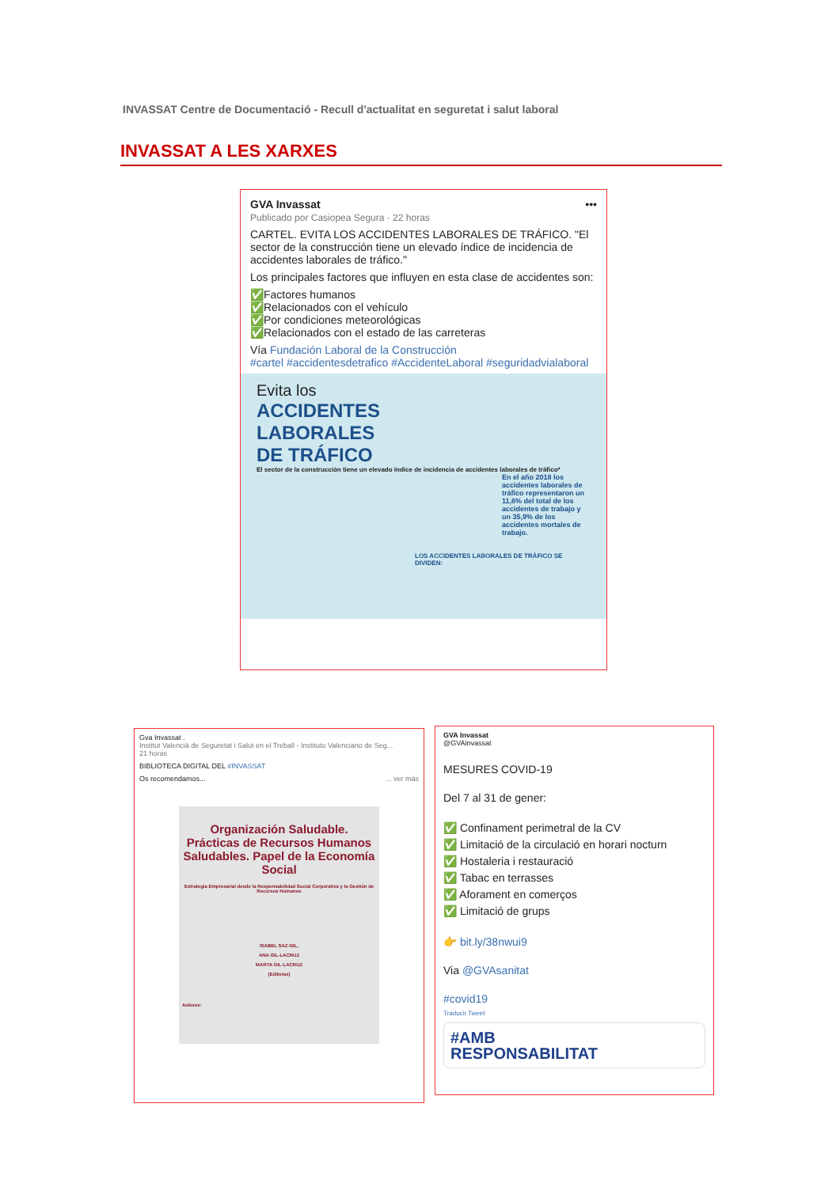INVASSAT Centre de Documentació - Recull d'actualitat en seguretat i salut laboral
INVASSAT A LES XARXES
GVA Invassat •••
Publicado por Casiopea Segura · 22 horas
CARTEL. EVITA LOS ACCIDENTES LABORALES DE TRÁFICO. "El sector de la construcción tiene un elevado índice de incidencia de accidentes laborales de tráfico."
Los principales factores que influyen en esta clase de accidentes son:
✅Factores humanos
✅Relacionados con el vehículo
✅Por condiciones meteorológicas
✅Relacionados con el estado de las carreteras
Vía Fundación Laboral de la Construcción
#cartel #accidentesdetrafico #AccidenteLaboral #seguridadvialaboral
Evita los
ACCIDENTES
LABORALES
DE TRÁFICO
El sector de la construcción tiene un elevado índice de incidencia de accidentes laborales de tráfico*
En el año 2018 los accidentes laborales de tráfico representaron un 11,6% del total de los accidentes de trabajo y un 35,9% de los accidentes mortales de trabajo.
LOS ACCIDENTES LABORALES DE TRÁFICO SE DIVIDEN:
Gva Invassat .
Institut Valencià de Seguretat i Salut en el Treball - Instituto Valenciano de Seg...
21 horas
BIBLIOTECA DIGITAL DEL #INVASSAT
Os recomendamos... ... ver más
Organización Saludable. Prácticas de Recursos Humanos Saludables. Papel de la Economía Social
Estrategia Empresarial desde la Responsabilidad Social Corporativa y la Gestión de Recursos Humanos
ISABEL SAZ-GIL,
ANA GIL-LACRUZ
MARTA GIL-LACRUZ
(Editoras)
Autores:
GVA Invassat
@GVAinvassat
MESURES COVID-19
Del 7 al 31 de gener:
✅ Confinament perimetral de la CV
✅ Limitació de la circulació en horari nocturn
✅ Hostaleria i restauració
✅ Tabac en terrasses
✅ Aforament en comerços
✅ Limitació de grups
👉 bit.ly/38nwui9
Via @GVAsanitat
#covid19
Traducir Tweet
#AMB
RESPONSABILITAT